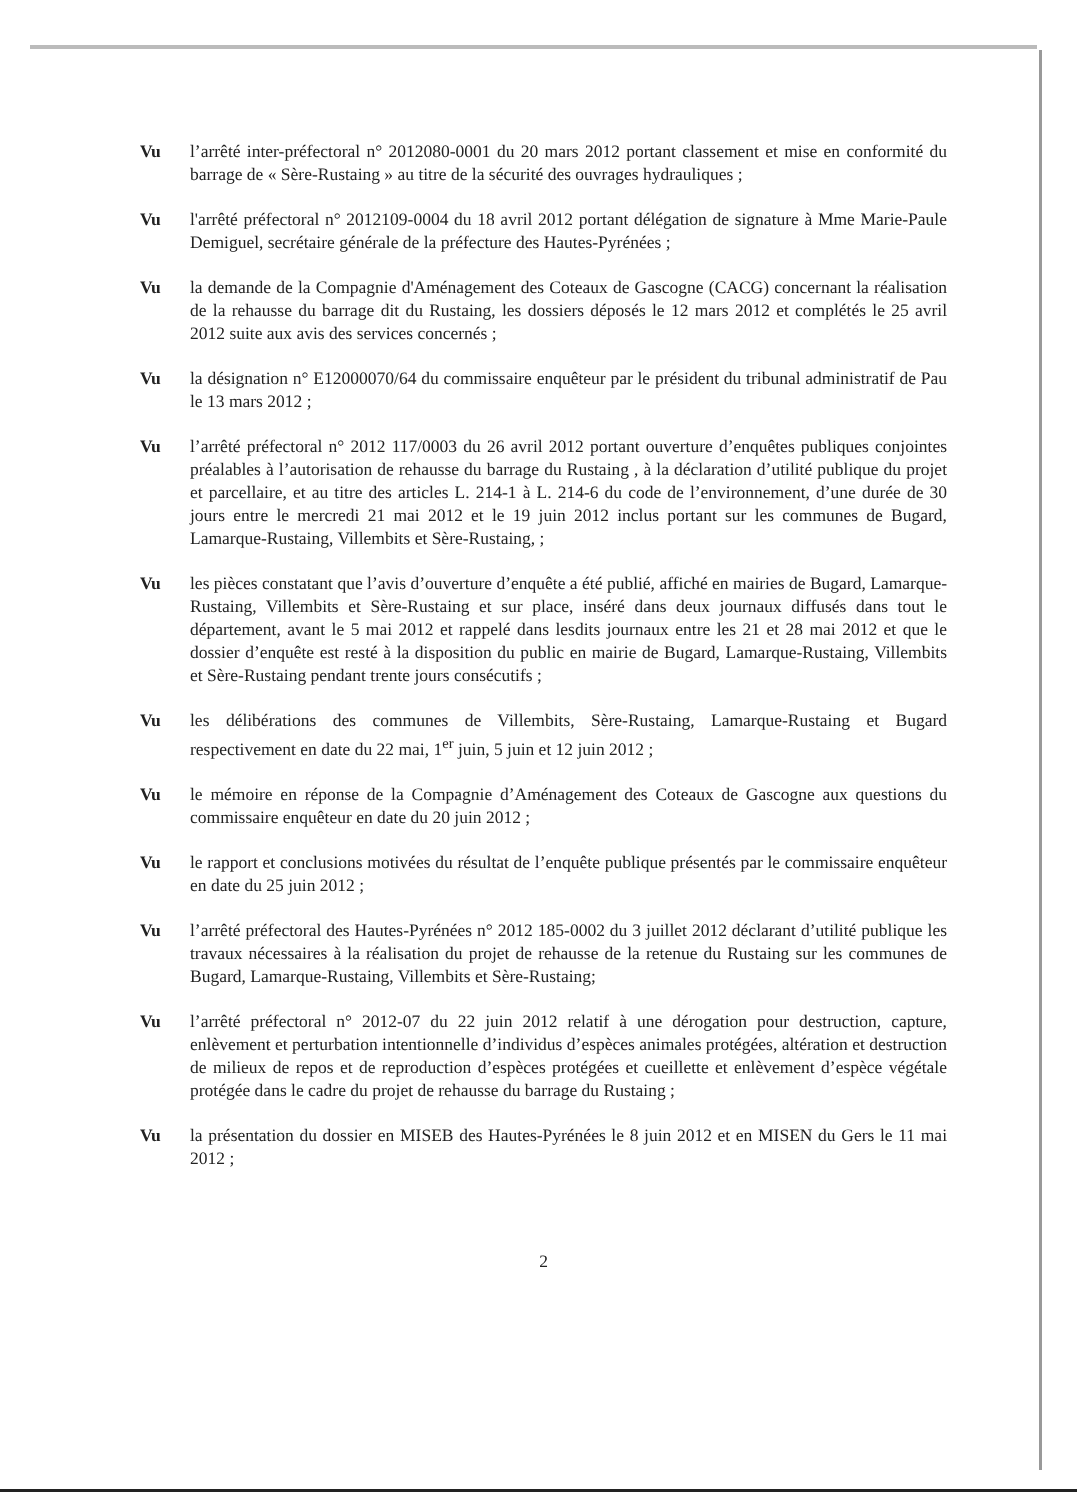Vu l’arrêté inter-préfectoral n° 2012080-0001 du 20 mars 2012 portant classement et mise en conformité du barrage de « Sère-Rustaing » au titre de la sécurité des ouvrages hydrauliques ;
Vu l'arrêté préfectoral n° 2012109-0004 du 18 avril 2012 portant délégation de signature à Mme Marie-Paule Demiguel, secrétaire générale de la préfecture des Hautes-Pyrénées ;
Vu la demande de la Compagnie d'Aménagement des Coteaux de Gascogne (CACG) concernant la réalisation de la rehausse du barrage dit du Rustaing, les dossiers déposés le 12 mars 2012 et complétés le 25 avril 2012 suite aux avis des services concernés ;
Vu la désignation n° E12000070/64 du commissaire enquêteur par le président du tribunal administratif de Pau le 13 mars 2012 ;
Vu l’arrêté préfectoral n° 2012 117/0003 du 26 avril 2012 portant ouverture d’enquêtes publiques conjointes préalables à l’autorisation de rehausse du barrage du Rustaing , à la déclaration d’utilité publique du projet et parcellaire, et au titre des articles L. 214-1 à L. 214-6 du code de l’environnement, d’une durée de 30 jours entre le mercredi 21 mai 2012 et le 19 juin 2012 inclus portant sur les communes de Bugard, Lamarque-Rustaing, Villembits et Sère-Rustaing, ;
Vu les pièces constatant que l’avis d’ouverture d’enquête a été publié, affiché en mairies de Bugard, Lamarque-Rustaing, Villembits et Sère-Rustaing et sur place, inséré dans deux journaux diffusés dans tout le département, avant le 5 mai 2012 et rappelé dans lesdits journaux entre les 21 et 28 mai 2012 et que le dossier d’enquête est resté à la disposition du public en mairie de Bugard, Lamarque-Rustaing, Villembits et Sère-Rustaing pendant trente jours consécutifs ;
Vu les délibérations des communes de Villembits, Sère-Rustaing, Lamarque-Rustaing et Bugard respectivement en date du 22 mai, 1<sup>er</sup> juin, 5 juin et 12 juin 2012 ;
Vu le mémoire en réponse de la Compagnie d’Aménagement des Coteaux de Gascogne aux questions du commissaire enquêteur en date du 20 juin 2012 ;
Vu le rapport et conclusions motivées du résultat de l’enquête publique présentés par le commissaire enquêteur en date du 25 juin 2012 ;
Vu l’arrêté préfectoral des Hautes-Pyrénées n° 2012 185-0002 du 3 juillet 2012 déclarant d’utilité publique les travaux nécessaires à la réalisation du projet de rehausse de la retenue du Rustaing sur les communes de Bugard, Lamarque-Rustaing, Villembits et Sère-Rustaing;
Vu l’arrêté préfectoral n° 2012-07 du 22 juin 2012 relatif à une dérogation pour destruction, capture, enlèvement et perturbation intentionnelle d’individus d’espèces animales protégées, altération et destruction de milieux de repos et de reproduction d’espèces protégées et cueillette et enlèvement d’espèce végétale protégée dans le cadre du projet de rehausse du barrage du Rustaing ;
Vu la présentation du dossier en MISEB des Hautes-Pyrénées le 8 juin 2012 et en MISEN du Gers le 11 mai 2012 ;
2